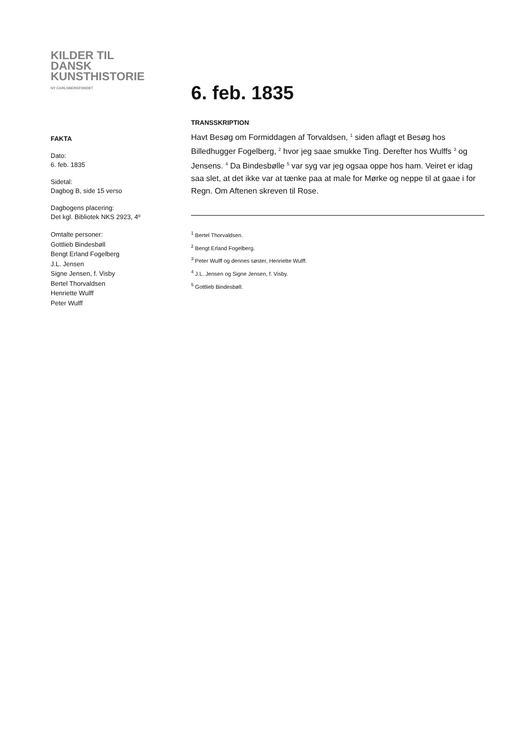KILDER TIL
DANSK
KUNSTHISTORIE
NY CARLSBERGFONDET
FAKTA
Dato:
6. feb. 1835
Sidetal:
Dagbog B, side 15 verso
Dagbogens placering:
Det kgl. Bibliotek NKS 2923, 4º
Omtalte personer:
Gottlieb Bindesbøll
Bengt Erland Fogelberg
J.L. Jensen
Signe Jensen, f. Visby
Bertel Thorvaldsen
Henriette Wulff
Peter Wulff
6. feb. 1835
TRANSSKRIPTION
Havt Besøg om Formiddagen af Torvaldsen, <sup>1</sup> siden aflagt et Besøg hos Billedhugger Fogelberg, <sup>2</sup> hvor jeg saae smukke Ting. Derefter hos Wulffs <sup>3</sup> og Jensens. <sup>4</sup> Da Bindesbølle <sup>5</sup> var syg var jeg ogsaa oppe hos ham. Veiret er idag saa slet, at det ikke var at tænke paa at male for Mørke og neppe til at gaae i for Regn. Om Aftenen skreven til Rose.
<sup>1</sup> Bertel Thorvaldsen.
<sup>2</sup> Bengt Erland Fogelberg.
<sup>3</sup> Peter Wulff og dennes søster, Henriette Wulff.
<sup>4</sup> J.L. Jensen og Signe Jensen, f. Visby.
<sup>5</sup> Gottlieb Bindesbøll.